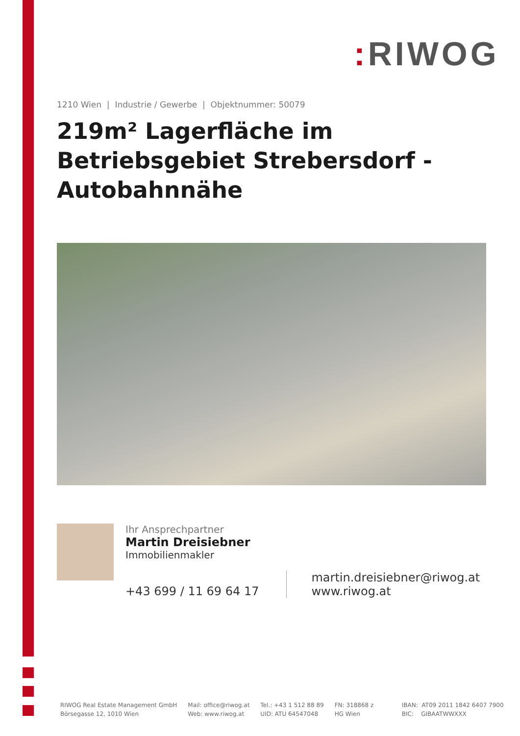: RIWOG
1210 Wien | Industrie / Gewerbe | Objektnummer: 50079
219m² Lagerfläche im Betriebsgebiet Strebersdorf - Autobahnnähe
Ihr Ansprechpartner
Martin Dreisiebner
Immobilienmakler
+43 699 / 11 69 64 17 martin.dreisiebner@riwog.at
www.riwog.at
RIWOG Real Estate Management GmbH
Börsegasse 12, 1010 Wien
Mail: office@riwog.at
Web: www.riwog.at
Tel.: +43 1 512 88 89
UID: ATU 64547048
FN: 318868 z
HG Wien
IBAN: AT09 2011 1842 6407 7900
BIC: GIBAATWWXXX